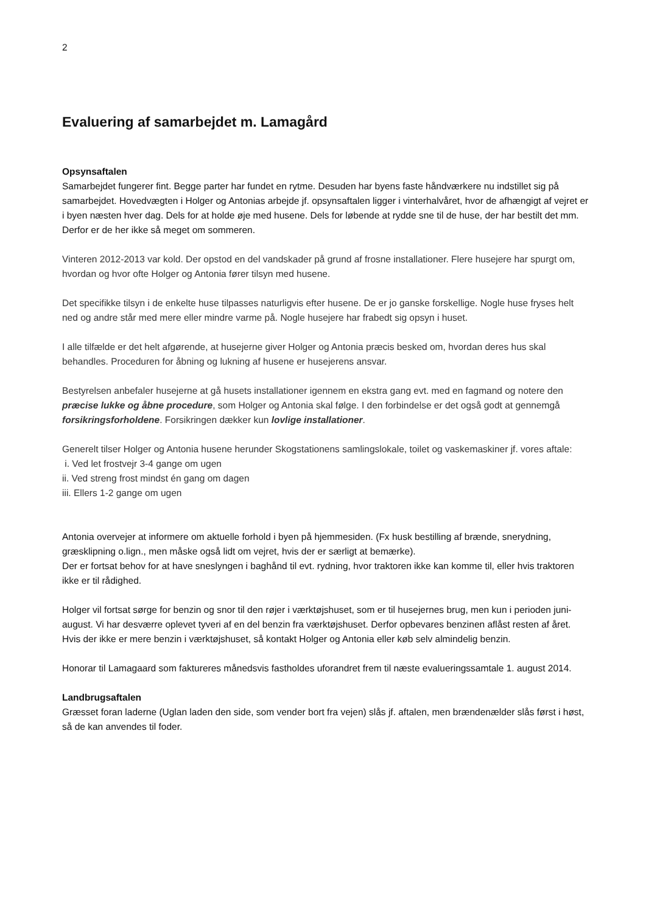2
Evaluering af samarbejdet m. Lamagård
Opsynsaftalen
Samarbejdet fungerer fint. Begge parter har fundet en rytme. Desuden har byens faste håndværkere nu indstillet sig på samarbejdet. Hovedvægten i Holger og Antonias arbejde jf. opsynsaftalen ligger i vinterhalvåret, hvor de afhængigt af vejret er i byen næsten hver dag. Dels for at holde øje med husene. Dels for løbende at rydde sne til de huse, der har bestilt det mm. Derfor er de her ikke så meget om sommeren.
Vinteren 2012-2013 var kold. Der opstod en del vandskader på grund af frosne installationer. Flere husejere har spurgt om, hvordan og hvor ofte Holger og Antonia fører tilsyn med husene.
Det specifikke tilsyn i de enkelte huse tilpasses naturligvis efter husene. De er jo ganske forskellige. Nogle huse fryses helt ned og andre står med mere eller mindre varme på. Nogle husejere har frabedt sig opsyn i huset.
I alle tilfælde er det helt afgørende, at husejerne giver Holger og Antonia præcis besked om, hvordan deres hus skal behandles. Proceduren for åbning og lukning af husene er husejerens ansvar.
Bestyrelsen anbefaler husejerne at gå husets installationer igennem en ekstra gang evt. med en fagmand og notere den præcise lukke og åbne procedure, som Holger og Antonia skal følge. I den forbindelse er det også godt at gennemgå forsikringsforholdene. Forsikringen dækker kun lovlige installationer.
Generelt tilser Holger og Antonia husene herunder Skogstationens samlingslokale, toilet og vaskemaskiner jf. vores aftale:
i. Ved let frostvejr 3-4 gange om ugen
ii. Ved streng frost mindst én gang om dagen
iii. Ellers 1-2 gange om ugen
Antonia overvejer at informere om aktuelle forhold i byen på hjemmesiden. (Fx husk bestilling af brænde, snerydning, græsklipning o.lign., men måske også lidt om vejret, hvis der er særligt at bemærke).
Der er fortsat behov for at have sneslyngen i baghånd til evt. rydning, hvor traktoren ikke kan komme til, eller hvis traktoren ikke er til rådighed.
Holger vil fortsat sørge for benzin og snor til den røjer i værktøjshuset, som er til husejernes brug, men kun i perioden juni-august. Vi har desværre oplevet tyveri af en del benzin fra værktøjshuset. Derfor opbevares benzinen aflåst resten af året. Hvis der ikke er mere benzin i værktøjshuset, så kontakt Holger og Antonia eller køb selv almindelig benzin.
Honorar til Lamagaard som faktureres månedsvis fastholdes uforandret frem til næste evalueringssamtale 1. august 2014.
Landbrugsaftalen
Græsset foran laderne (Uglan laden den side, som vender bort fra vejen) slås jf. aftalen, men brændenælder slås først i høst, så de kan anvendes til foder.